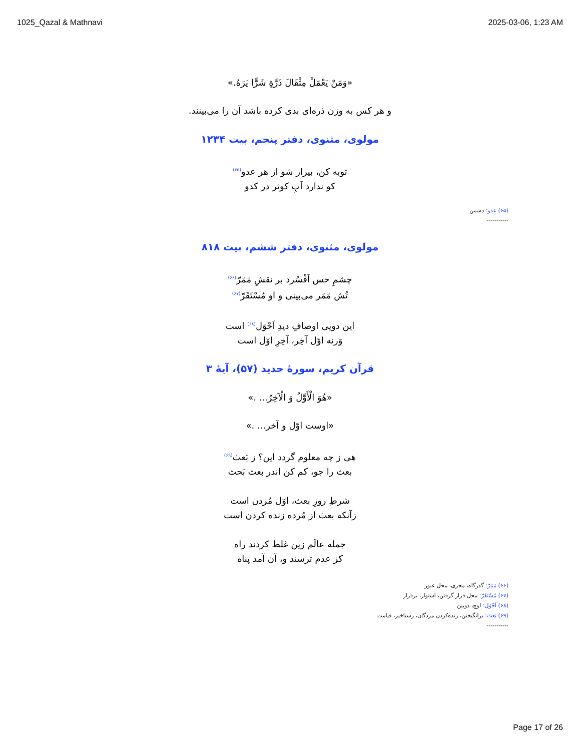1025_Qazal & Mathnavi 2025-03-06, 1:23 AM
«وَمَنْ يَعْمَلْ مِثْقَالَ ذَرَّةٍ شَرًّا يَرَهُ.»
و هر کس به وزن ذره‌ای بدی کرده باشد آن را می‌بینند.
مولوی، مثنوی، دفتر پنجم، بیت ۱۲۳۴
توبه کن، بیزار شو از هر عدو<sup>(۶۵)</sup>
کو ندارد آبِ کوثر در کدو
(۶۵) عدو: دشمن
-----------
مولوی، مثنوی، دفتر ششم، بیت ۸۱۸
چشمِ حس اَفْسُرد بر نقشِ مَمَرّ<sup>(۶۶)</sup>
تُش مَمَر می‌بینی و او مُسْتَقَرّ<sup>(۶۷)</sup>
این دویی اوصافِ دیدِ اَحْوَل<sup>(۶۸)</sup> است
وَرنه اوّل آخِر، آخِرِ اوّل است
قرآن کریم، سورهٔ حدید (۵۷)، آیهٔ ۳
«هُوَ الْأَوَّلُ وَ الْآخِرُ... .»
«اوست اوّل و آخر... .»
هی ز چه معلوم گردد این؟ ز بَعث<sup>(۶۹)</sup>
بعث را جو، کم کن اندر بعث بَحث
شرطِ روزِ بعث، اوّل مُردن است
زآنکه بعث از مُرده زنده کردن است
جمله عالَم زین غلط کردند راه
کز عدم ترسند و، آن آمد پناه
(۶۶) مَمَرّ: گذرگاه، مجری، محل عبور
(۶۷) مُسْتَقَرّ: محل قرار گرفتن، استوار، برقرار
(۶۸) اَحْوَل: لوچ، دوبین
(۶۹) بَعث: برانگیختن، زنده‌کردن مردگان، رستاخیز، قیامت
-----------
Page 17 of 26